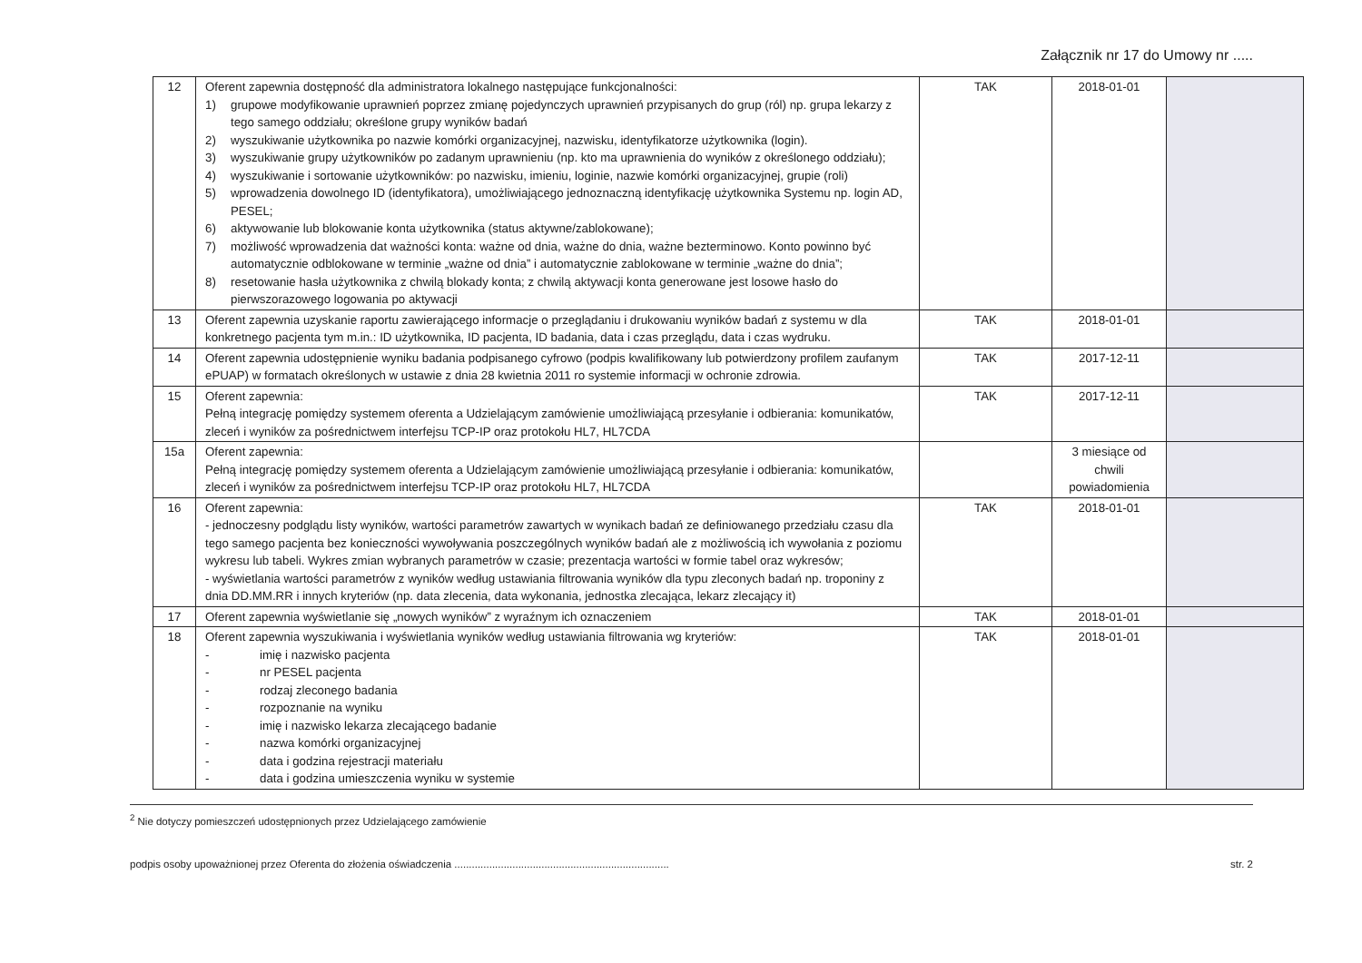Załącznik nr 17 do Umowy nr .....
| 12 | Oferent zapewnia dostępność dla administratora lokalnego następujące funkcjonalności: 1) grupowe modyfikowanie uprawnień poprzez zmianę pojedynczych uprawnień przypisanych do grup (ról) np. grupa lekarzy z tego samego oddziału; określone grupy wyników badań 2) wyszukiwanie użytkownika po nazwie komórki organizacyjnej, nazwisku, identyfikatorze użytkownika (login). 3) wyszukiwanie grupy użytkowników po zadanym uprawnieniu (np. kto ma uprawnienia do wyników z określonego oddziału); 4) wyszukiwanie i sortowanie użytkowników: po nazwisku, imieniu, loginie, nazwie komórki organizacyjnej, grupie (roli) 5) wprowadzenia dowolnego ID (identyfikatora), umożliwiającego jednoznaczną identyfikację użytkownika Systemu np. login AD, PESEL; 6) aktywowanie lub blokowanie konta użytkownika (status aktywne/zablokowane); 7) możliwość wprowadzenia dat ważności konta: ważne od dnia, ważne do dnia, ważne bezterminowo. Konto powinno być automatycznie odblokowane w terminie „ważne od dnia” i automatycznie zablokowane w terminie „ważne do dnia”; 8) resetowanie hasła użytkownika z chwilą blokady konta; z chwilą aktywacji konta generowane jest losowe hasło do pierwszorazowego logowania po aktywacji | TAK | 2018-01-01 | |
| 13 | Oferent zapewnia uzyskanie raportu zawierającego informacje o przeglądaniu i drukowaniu wyników badań z systemu w dla konkretnego pacjenta tym m.in.: ID użytkownika, ID pacjenta, ID badania, data i czas przeglądu, data i czas wydruku. | TAK | 2018-01-01 | |
| 14 | Oferent zapewnia udostępnienie wyniku badania podpisanego cyfrowo (podpis kwalifikowany lub potwierdzony profilem zaufanym ePUAP) w formatach określonych w ustawie z dnia 28 kwietnia 2011 ro systemie informacji w ochronie zdrowia. | TAK | 2017-12-11 | |
| 15 | Oferent zapewnia: Pełną integrację pomiędzy systemem oferenta a Udzielającym zamówienie umożliwiającą przesyłanie i odbierania: komunikatów, zleceń i wyników za pośrednictwem interfejsu TCP-IP oraz protokołu HL7, HL7CDA | TAK | 2017-12-11 | |
| 15a | Oferent zapewnia: Pełną integrację pomiędzy systemem oferenta a Udzielającym zamówienie umożliwiającą przesyłanie i odbierania: komunikatów, zleceń i wyników za pośrednictwem interfejsu TCP-IP oraz protokołu HL7, HL7CDA | | 3 miesiące od chwili powiadomienia | |
| 16 | Oferent zapewnia: - jednoczesny podglądu listy wyników, wartości parametrów zawartych w wynikach badań ze definiowanego przedziału czasu dla tego samego pacjenta bez konieczności wywoływania poszczególnych wyników badań ale z możliwością ich wywołania z poziomu wykresu lub tabeli. Wykres zmian wybranych parametrów w czasie; prezentacja wartości w formie tabel oraz wykresów; - wyświetlania wartości parametrów z wyników według ustawiania filtrowania wyników dla typu zleconych badań np. troponiny z dnia DD.MM.RR i innych kryteriów (np. data zlecenia, data wykonania, jednostka zlecająca, lekarz zlecający it) | TAK | 2018-01-01 | |
| 17 | Oferent zapewnia wyświetlanie się „nowych wyników” z wyraźnym ich oznaczeniem | TAK | 2018-01-01 | |
| 18 | Oferent zapewnia wyszukiwania i wyświetlania wyników według ustawiania filtrowania wg kryteriów: - imię i nazwisko pacjenta - nr PESEL pacjenta - rodzaj zleconego badania - rozpoznanie na wyniku - imię i nazwisko lekarza zlecającego badanie - nazwa komórki organizacyjnej - data i godzina rejestracji materiału - data i godzina umieszczenia wyniku w systemie | TAK | 2018-01-01 | |
<sup>2</sup> Nie dotyczy pomieszczeń udostępnionych przez Udzielającego zamówienie
podpis osoby upoważnionej przez Oferenta do złożenia oświadczenia .......................................................................... str. 2